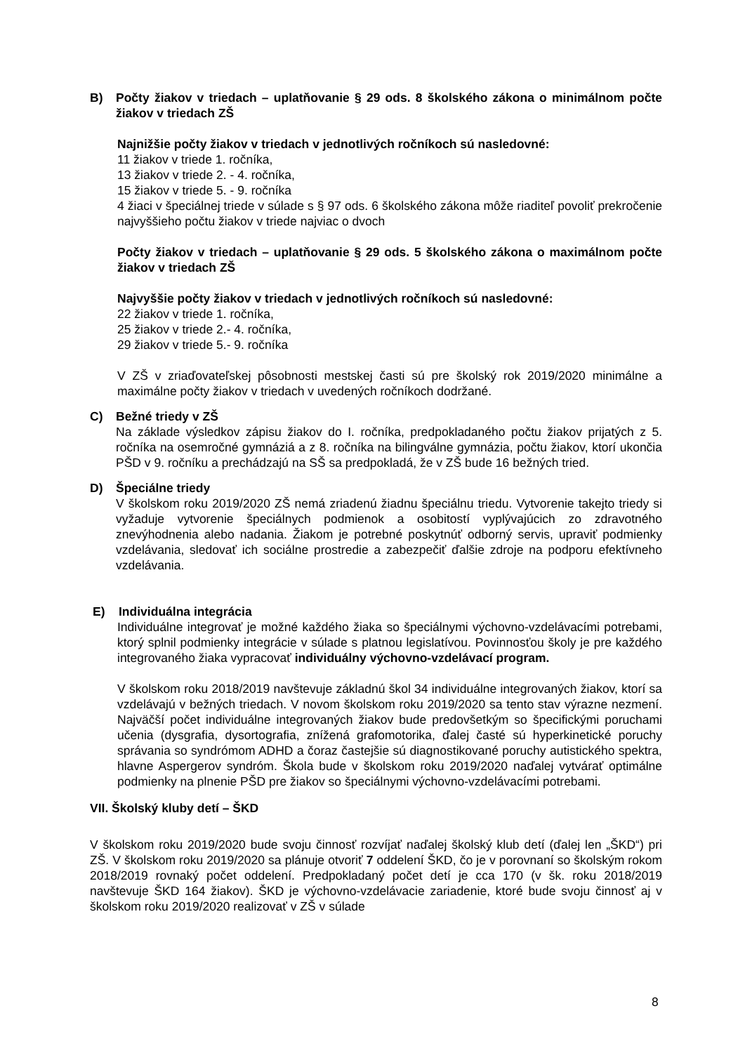B) Počty žiakov v triedach – uplatňovanie § 29 ods. 8 školského zákona o minimálnom počte žiakov v triedach ZŠ
Najnižšie počty žiakov v triedach v jednotlivých ročníkoch sú nasledovné:
11 žiakov v triede 1. ročníka,
13 žiakov v triede 2. - 4. ročníka,
15 žiakov v triede 5. - 9. ročníka
4 žiaci v špeciálnej triede v súlade s § 97 ods. 6 školského zákona môže riaditeľ povoliť prekročenie najvyššieho počtu žiakov v triede najviac o dvoch
Počty žiakov v triedach – uplatňovanie § 29 ods. 5 školského zákona o maximálnom počte žiakov v triedach ZŠ
Najvyššie počty žiakov v triedach v jednotlivých ročníkoch sú nasledovné:
22 žiakov v triede 1. ročníka,
25 žiakov v triede 2.- 4. ročníka,
29 žiakov v triede 5.- 9. ročníka
V ZŠ v zriaďovateľskej pôsobnosti mestskej časti sú pre školský rok 2019/2020 minimálne a maximálne počty žiakov v triedach v uvedených ročníkoch dodržané.
C) Bežné triedy v ZŠ
Na základe výsledkov zápisu žiakov do I. ročníka, predpokladaného počtu žiakov prijatých z 5. ročníka na osemročné gymnáziá a z 8. ročníka na bilingválne gymnázia, počtu žiakov, ktorí ukončia PŠD v 9. ročníku a prechádzajú na SŠ sa predpokladá, že v ZŠ bude 16 bežných tried.
D) Špeciálne triedy
V školskom roku 2019/2020 ZŠ nemá zriadenú žiadnu špeciálnu triedu. Vytvorenie takejto triedy si vyžaduje vytvorenie špeciálnych podmienok a osobitostí vyplývajúcich zo zdravotného znevýhodnenia alebo nadania. Žiakom je potrebné poskytnúť odborný servis, upraviť podmienky vzdelávania, sledovať ich sociálne prostredie a zabezpečiť ďalšie zdroje na podporu efektívneho vzdelávania.
E) Individuálna integrácia
Individuálne integrovať je možné každého žiaka so špeciálnymi výchovno-vzdelávacími potrebami, ktorý splnil podmienky integrácie v súlade s platnou legislatívou. Povinnosťou školy je pre každého integrovaného žiaka vypracovať individuálny výchovno-vzdelávací program.
V školskom roku 2018/2019 navštevuje základnú škol 34 individuálne integrovaných žiakov, ktorí sa vzdelávajú v bežných triedach. V novom školskom roku 2019/2020 sa tento stav výrazne nezmení. Najväčší počet individuálne integrovaných žiakov bude predovšetkým so špecifickými poruchami učenia (dysgrafia, dysortografia, znížená grafomotorika, ďalej časté sú hyperkinetické poruchy správania so syndrómom ADHD a čoraz častejšie sú diagnostikované poruchy autistického spektra, hlavne Aspergerov syndróm. Škola bude v školskom roku 2019/2020 naďalej vytvárať optimálne podmienky na plnenie PŠD pre žiakov so špeciálnymi výchovno-vzdelávacími potrebami.
VII. Školský kluby detí – ŠKD
V školskom roku 2019/2020 bude svoju činnosť rozvíjať naďalej školský klub detí (ďalej len „ŠKD“) pri ZŠ. V školskom roku 2019/2020 sa plánuje otvoriť 7 oddelení ŠKD, čo je v porovnaní so školským rokom 2018/2019 rovnaký počet oddelení. Predpokladaný počet detí je cca 170 (v šk. roku 2018/2019 navštevuje ŠKD 164 žiakov). ŠKD je výchovno-vzdelávacie zariadenie, ktoré bude svoju činnosť aj v školskom roku 2019/2020 realizovať v ZŠ v súlade
8